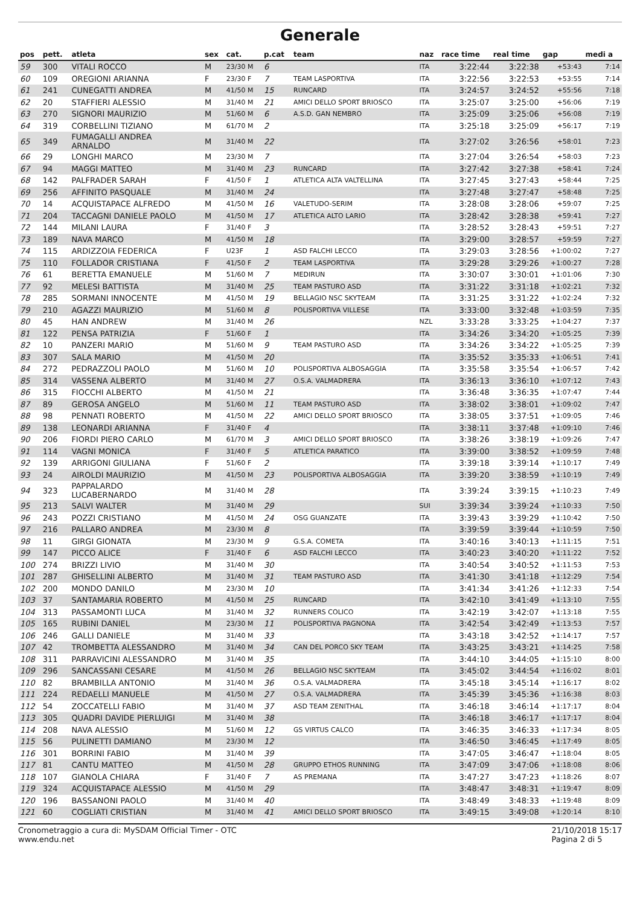Generale
| pos | pett. | atleta | sex | cat. | p.cat | team | naz | race time | real time | gap | medi a |
| --- | --- | --- | --- | --- | --- | --- | --- | --- | --- | --- | --- |
| 59 | 300 | VITALI ROCCO | M | 23/30 M | 6 | | ITA | 3:22:44 | 3:22:38 | +53:43 | 7:14 |
| 60 | 109 | OREGIONI ARIANNA | F | 23/30 F | 7 | TEAM LASPORTIVA | ITA | 3:22:56 | 3:22:53 | +53:55 | 7:14 |
| 61 | 241 | CUNEGATTI ANDREA | M | 41/50 M | 15 | RUNCARD | ITA | 3:24:57 | 3:24:52 | +55:56 | 7:18 |
| 62 | 20 | STAFFIERI ALESSIO | M | 31/40 M | 21 | AMICI DELLO SPORT BRIOSCO | ITA | 3:25:07 | 3:25:00 | +56:06 | 7:19 |
| 63 | 270 | SIGNORI MAURIZIO | M | 51/60 M | 6 | A.S.D. GAN NEMBRO | ITA | 3:25:09 | 3:25:06 | +56:08 | 7:19 |
| 64 | 319 | CORBELLINI TIZIANO | M | 61/70 M | 2 | | ITA | 3:25:18 | 3:25:09 | +56:17 | 7:19 |
| 65 | 349 | FUMAGALLI ANDREA ARNALDO | M | 31/40 M | 22 | | ITA | 3:27:02 | 3:26:56 | +58:01 | 7:23 |
| 66 | 29 | LONGHI MARCO | M | 23/30 M | 7 | | ITA | 3:27:04 | 3:26:54 | +58:03 | 7:23 |
| 67 | 94 | MAGGI MATTEO | M | 31/40 M | 23 | RUNCARD | ITA | 3:27:42 | 3:27:38 | +58:41 | 7:24 |
| 68 | 142 | PALFRADER SARAH | F | 41/50 F | 1 | ATLETICA ALTA VALTELLINA | ITA | 3:27:45 | 3:27:43 | +58:44 | 7:25 |
| 69 | 256 | AFFINITO PASQUALE | M | 31/40 M | 24 | | ITA | 3:27:48 | 3:27:47 | +58:48 | 7:25 |
| 70 | 14 | ACQUISTAPACE ALFREDO | M | 41/50 M | 16 | VALETUDO-SERIM | ITA | 3:28:08 | 3:28:06 | +59:07 | 7:25 |
| 71 | 204 | TACCAGNI DANIELE PAOLO | M | 41/50 M | 17 | ATLETICA ALTO LARIO | ITA | 3:28:42 | 3:28:38 | +59:41 | 7:27 |
| 72 | 144 | MILANI LAURA | F | 31/40 F | 3 | | ITA | 3:28:52 | 3:28:43 | +59:51 | 7:27 |
| 73 | 189 | NAVA MARCO | M | 41/50 M | 18 | | ITA | 3:29:00 | 3:28:57 | +59:59 | 7:27 |
| 74 | 115 | ARDIZZOIA FEDERICA | F | U23F | 1 | ASD FALCHI LECCO | ITA | 3:29:03 | 3:28:56 | +1:00:02 | 7:27 |
| 75 | 110 | FOLLADOR CRISTIANA | F | 41/50 F | 2 | TEAM LASPORTIVA | ITA | 3:29:28 | 3:29:26 | +1:00:27 | 7:28 |
| 76 | 61 | BERETTA EMANUELE | M | 51/60 M | 7 | MEDIRUN | ITA | 3:30:07 | 3:30:01 | +1:01:06 | 7:30 |
| 77 | 92 | MELESI BATTISTA | M | 31/40 M | 25 | TEAM PASTURO ASD | ITA | 3:31:22 | 3:31:18 | +1:02:21 | 7:32 |
| 78 | 285 | SORMANI INNOCENTE | M | 41/50 M | 19 | BELLAGIO NSC SKYTEAM | ITA | 3:31:25 | 3:31:22 | +1:02:24 | 7:32 |
| 79 | 210 | AGAZZI MAURIZIO | M | 51/60 M | 8 | POLISPORTIVA VILLESE | ITA | 3:33:00 | 3:32:48 | +1:03:59 | 7:35 |
| 80 | 45 | HAN ANDREW | M | 31/40 M | 26 | | NZL | 3:33:28 | 3:33:25 | +1:04:27 | 7:37 |
| 81 | 122 | PENSA PATRIZIA | F | 51/60 F | 1 | | ITA | 3:34:26 | 3:34:20 | +1:05:25 | 7:39 |
| 82 | 10 | PANZERI MARIO | M | 51/60 M | 9 | TEAM PASTURO ASD | ITA | 3:34:26 | 3:34:22 | +1:05:25 | 7:39 |
| 83 | 307 | SALA MARIO | M | 41/50 M | 20 | | ITA | 3:35:52 | 3:35:33 | +1:06:51 | 7:41 |
| 84 | 272 | PEDRAZZOLI PAOLO | M | 51/60 M | 10 | POLISPORTIVA ALBOSAGGIA | ITA | 3:35:58 | 3:35:54 | +1:06:57 | 7:42 |
| 85 | 314 | VASSENA ALBERTO | M | 31/40 M | 27 | O.S.A. VALMADRERA | ITA | 3:36:13 | 3:36:10 | +1:07:12 | 7:43 |
| 86 | 315 | FIOCCHI ALBERTO | M | 41/50 M | 21 | | ITA | 3:36:48 | 3:36:35 | +1:07:47 | 7:44 |
| 87 | 89 | GEROSA ANGELO | M | 51/60 M | 11 | TEAM PASTURO ASD | ITA | 3:38:02 | 3:38:01 | +1:09:02 | 7:47 |
| 88 | 98 | PENNATI ROBERTO | M | 41/50 M | 22 | AMICI DELLO SPORT BRIOSCO | ITA | 3:38:05 | 3:37:51 | +1:09:05 | 7:46 |
| 89 | 138 | LEONARDI ARIANNA | F | 31/40 F | 4 | | ITA | 3:38:11 | 3:37:48 | +1:09:10 | 7:46 |
| 90 | 206 | FIORDI PIERO CARLO | M | 61/70 M | 3 | AMICI DELLO SPORT BRIOSCO | ITA | 3:38:26 | 3:38:19 | +1:09:26 | 7:47 |
| 91 | 114 | VAGNI MONICA | F | 31/40 F | 5 | ATLETICA PARATICO | ITA | 3:39:00 | 3:38:52 | +1:09:59 | 7:48 |
| 92 | 139 | ARRIGONI GIULIANA | F | 51/60 F | 2 | | ITA | 3:39:18 | 3:39:14 | +1:10:17 | 7:49 |
| 93 | 24 | AIROLDI MAURIZIO | M | 41/50 M | 23 | POLISPORTIVA ALBOSAGGIA | ITA | 3:39:20 | 3:38:59 | +1:10:19 | 7:49 |
| 94 | 323 | PAPPALARDO LUCABERNARDO | M | 31/40 M | 28 | | ITA | 3:39:24 | 3:39:15 | +1:10:23 | 7:49 |
| 95 | 213 | SALVI WALTER | M | 31/40 M | 29 | | SUI | 3:39:34 | 3:39:24 | +1:10:33 | 7:50 |
| 96 | 243 | POZZI CRISTIANO | M | 41/50 M | 24 | OSG GUANZATE | ITA | 3:39:43 | 3:39:29 | +1:10:42 | 7:50 |
| 97 | 216 | PALLARO ANDREA | M | 23/30 M | 8 | | ITA | 3:39:59 | 3:39:44 | +1:10:59 | 7:50 |
| 98 | 11 | GIRGI GIONATA | M | 23/30 M | 9 | G.S.A. COMETA | ITA | 3:40:16 | 3:40:13 | +1:11:15 | 7:51 |
| 99 | 147 | PICCO ALICE | F | 31/40 F | 6 | ASD FALCHI LECCO | ITA | 3:40:23 | 3:40:20 | +1:11:22 | 7:52 |
| 100 | 274 | BRIZZI LIVIO | M | 31/40 M | 30 | | ITA | 3:40:54 | 3:40:52 | +1:11:53 | 7:53 |
| 101 | 287 | GHISELLINI ALBERTO | M | 31/40 M | 31 | TEAM PASTURO ASD | ITA | 3:41:30 | 3:41:18 | +1:12:29 | 7:54 |
| 102 | 200 | MONDO DANILO | M | 23/30 M | 10 | | ITA | 3:41:34 | 3:41:26 | +1:12:33 | 7:54 |
| 103 | 37 | SANTAMARIA ROBERTO | M | 41/50 M | 25 | RUNCARD | ITA | 3:42:10 | 3:41:49 | +1:13:10 | 7:55 |
| 104 | 313 | PASSAMONTI LUCA | M | 31/40 M | 32 | RUNNERS COLICO | ITA | 3:42:19 | 3:42:07 | +1:13:18 | 7:55 |
| 105 | 165 | RUBINI DANIEL | M | 23/30 M | 11 | POLISPORTIVA PAGNONA | ITA | 3:42:54 | 3:42:49 | +1:13:53 | 7:57 |
| 106 | 246 | GALLI DANIELE | M | 31/40 M | 33 | | ITA | 3:43:18 | 3:42:52 | +1:14:17 | 7:57 |
| 107 | 42 | TROMBETTA ALESSANDRO | M | 31/40 M | 34 | CAN DEL PORCO SKY TEAM | ITA | 3:43:25 | 3:43:21 | +1:14:25 | 7:58 |
| 108 | 311 | PARRAVICINI ALESSANDRO | M | 31/40 M | 35 | | ITA | 3:44:10 | 3:44:05 | +1:15:10 | 8:00 |
| 109 | 296 | SANCASSANI CESARE | M | 41/50 M | 26 | BELLAGIO NSC SKYTEAM | ITA | 3:45:02 | 3:44:54 | +1:16:02 | 8:01 |
| 110 | 82 | BRAMBILLA ANTONIO | M | 31/40 M | 36 | O.S.A. VALMADRERA | ITA | 3:45:18 | 3:45:14 | +1:16:17 | 8:02 |
| 111 | 224 | REDAELLI MANUELE | M | 41/50 M | 27 | O.S.A. VALMADRERA | ITA | 3:45:39 | 3:45:36 | +1:16:38 | 8:03 |
| 112 | 54 | ZOCCATELLI FABIO | M | 31/40 M | 37 | ASD TEAM ZENITHAL | ITA | 3:46:18 | 3:46:14 | +1:17:17 | 8:04 |
| 113 | 305 | QUADRI DAVIDE PIERLUIGI | M | 31/40 M | 38 | | ITA | 3:46:18 | 3:46:17 | +1:17:17 | 8:04 |
| 114 | 208 | NAVA ALESSIO | M | 51/60 M | 12 | GS VIRTUS CALCO | ITA | 3:46:35 | 3:46:33 | +1:17:34 | 8:05 |
| 115 | 56 | PULINETTI DAMIANO | M | 23/30 M | 12 | | ITA | 3:46:50 | 3:46:45 | +1:17:49 | 8:05 |
| 116 | 301 | BORRINI FABIO | M | 31/40 M | 39 | | ITA | 3:47:05 | 3:46:47 | +1:18:04 | 8:05 |
| 117 | 81 | CANTU MATTEO | M | 41/50 M | 28 | GRUPPO ETHOS RUNNING | ITA | 3:47:09 | 3:47:06 | +1:18:08 | 8:06 |
| 118 | 107 | GIANOLA CHIARA | F | 31/40 F | 7 | AS PREMANA | ITA | 3:47:27 | 3:47:23 | +1:18:26 | 8:07 |
| 119 | 324 | ACQUISTAPACE ALESSIO | M | 41/50 M | 29 | | ITA | 3:48:47 | 3:48:31 | +1:19:47 | 8:09 |
| 120 | 196 | BASSANONI PAOLO | M | 31/40 M | 40 | | ITA | 3:48:49 | 3:48:33 | +1:19:48 | 8:09 |
| 121 | 60 | COGLIATI CRISTIAN | M | 31/40 M | 41 | AMICI DELLO SPORT BRIOSCO | ITA | 3:49:15 | 3:49:08 | +1:20:14 | 8:10 |
Cronometraggio a cura di: MySDAM Official Timer - OTC
www.endu.net
21/10/2018 15:17
Pagina 2 di 5